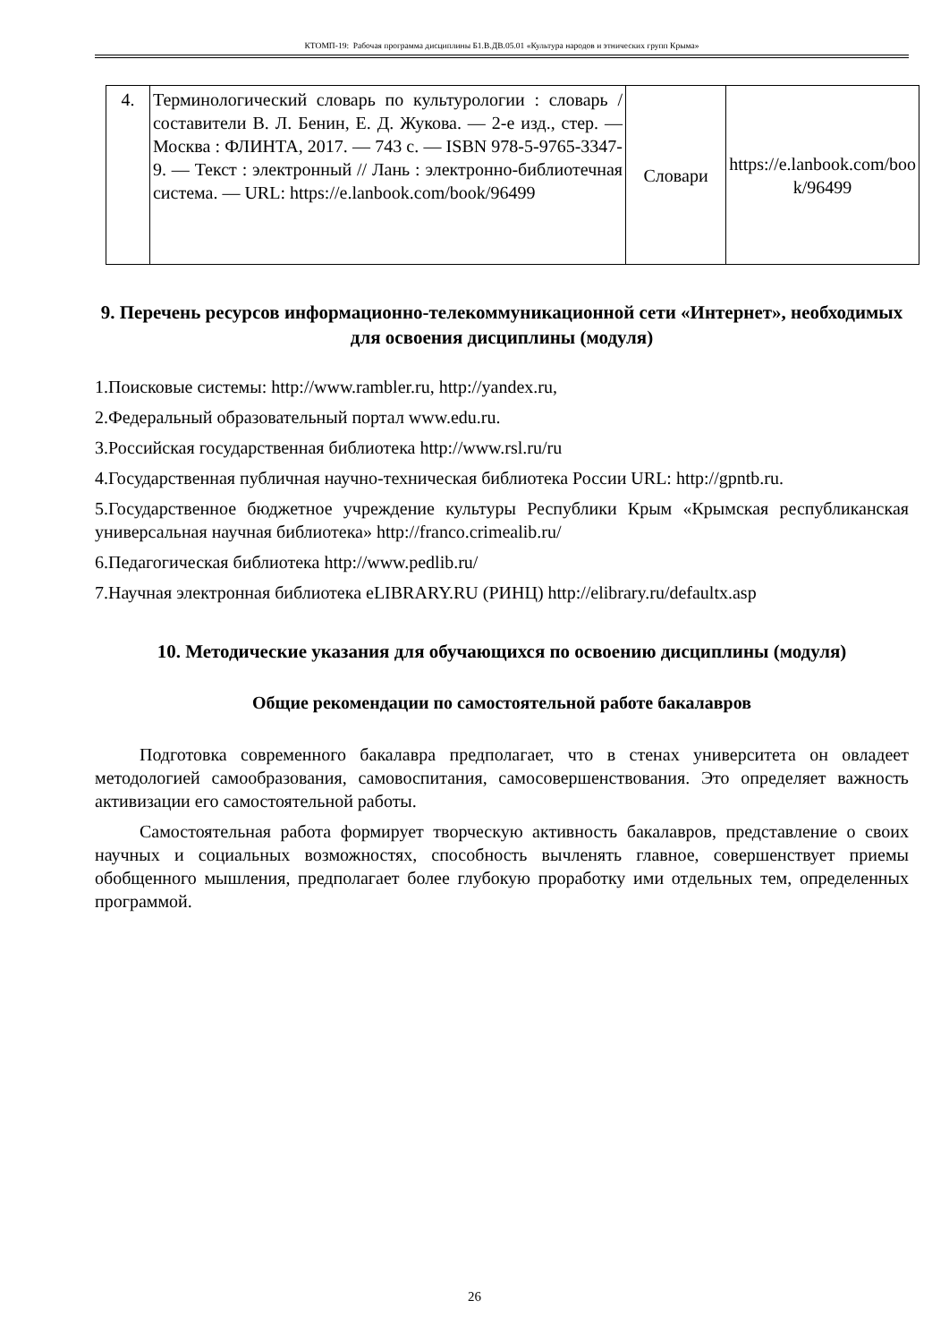КТОМП-19: Рабочая программа дисциплины Б1.В.ДВ.05.01 «Культура народов и этнических групп Крыма»
| 4. | Терминологический словарь по культурологии : словарь / составители В. Л. Бенин, Е. Д. Жукова. — 2-е изд., стер. — Москва : ФЛИНТА, 2017. — 743 с. — ISBN 978-5-9765-3347-9. — Текст : электронный // Лань : электронно-библиотечная система. — URL: https://e.lanbook.com/book/96499 | Словари | https://e.lanbook.com/boo k/96499 |
9. Перечень ресурсов информационно-телекоммуникационной сети «Интернет», необходимых для освоения дисциплины (модуля)
1.Поисковые системы: http://www.rambler.ru, http://yandex.ru,
2.Федеральный образовательный портал www.edu.ru.
3.Российская государственная библиотека http://www.rsl.ru/ru
4.Государственная публичная научно-техническая библиотека России URL: http://gpntb.ru.
5.Государственное бюджетное учреждение культуры Республики Крым «Крымская республиканская универсальная научная библиотека» http://franco.crimealib.ru/
6.Педагогическая библиотека http://www.pedlib.ru/
7.Научная электронная библиотека eLIBRARY.RU (РИНЦ) http://elibrary.ru/defaultx.asp
10. Методические указания для обучающихся по освоению дисциплины (модуля)
Общие рекомендации по самостоятельной работе бакалавров
Подготовка современного бакалавра предполагает, что в стенах университета он овладеет методологией самообразования, самовоспитания, самосовершенствования. Это определяет важность активизации его самостоятельной работы.
Самостоятельная работа формирует творческую активность бакалавров, представление о своих научных и социальных возможностях, способность вычленять главное, совершенствует приемы обобщенного мышления, предполагает более глубокую проработку ими отдельных тем, определенных программой.
26